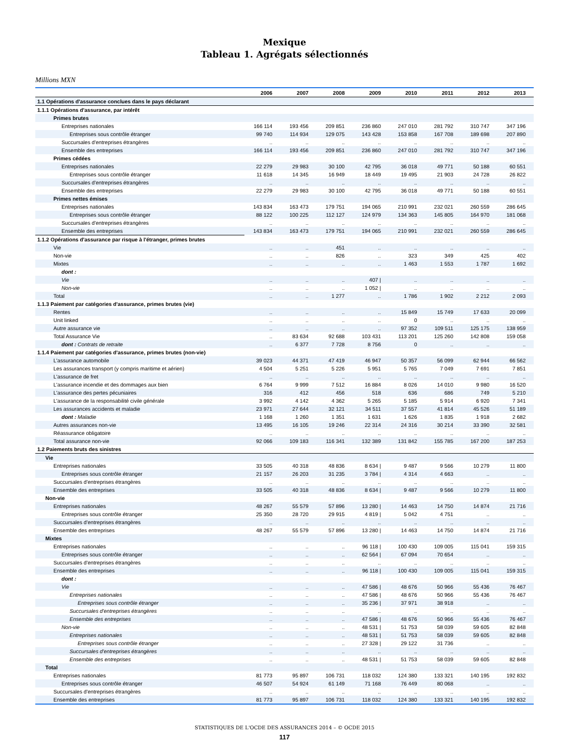Mexique
Tableau 1. Agrégats sélectionnés
Millions MXN
| | 2006 | 2007 | 2008 | 2009 | 2010 | 2011 | 2012 | 2013 |
| --- | --- | --- | --- | --- | --- | --- | --- | --- |
| 1.1 Opérations d'assurance conclues dans le pays déclarant | | | | | | | | |
| 1.1.1 Opérations d'assurance, par intérêt | | | | | | | | |
| Primes brutes | | | | | | | | |
| Entreprises nationales | 166 114 | 193 456 | 209 851 | 236 860 | 247 010 | 281 792 | 310 747 | 347 196 |
| Entreprises sous contrôle étranger | 99 740 | 114 934 | 129 075 | 143 428 | 153 858 | 167 708 | 189 698 | 207 890 |
| Succursales d'entreprises étrangères | .. | .. | .. | .. | .. | .. | .. | .. |
| Ensemble des entreprises | 166 114 | 193 456 | 209 851 | 236 860 | 247 010 | 281 792 | 310 747 | 347 196 |
| Primes cédées | | | | | | | | |
| Entreprises nationales | 22 279 | 29 983 | 30 100 | 42 795 | 36 018 | 49 771 | 50 188 | 60 551 |
| Entreprises sous contrôle étranger | 11 618 | 14 345 | 16 949 | 18 449 | 19 495 | 21 903 | 24 728 | 26 822 |
| Succursales d'entreprises étrangères | .. | .. | .. | .. | .. | .. | .. | .. |
| Ensemble des entreprises | 22 279 | 29 983 | 30 100 | 42 795 | 36 018 | 49 771 | 50 188 | 60 551 |
| Primes nettes émises | | | | | | | | |
| Entreprises nationales | 143 834 | 163 473 | 179 751 | 194 065 | 210 991 | 232 021 | 260 559 | 286 645 |
| Entreprises sous contrôle étranger | 88 122 | 100 225 | 112 127 | 124 979 | 134 363 | 145 805 | 164 970 | 181 068 |
| Succursales d'entreprises étrangères | .. | .. | .. | .. | .. | .. | .. | .. |
| Ensemble des entreprises | 143 834 | 163 473 | 179 751 | 194 065 | 210 991 | 232 021 | 260 559 | 286 645 |
| 1.1.2 Opérations d'assurance par risque à l'étranger, primes brutes | | | | | | | | |
| Vie | .. | .. | 451 | .. | .. | .. | .. | .. |
| Non-vie | .. | .. | 826 | .. | 323 | 349 | 425 | 402 |
| Mixtes | .. | .. | .. | .. | 1 463 | 1 553 | 1 787 | 1 692 |
| dont : | | | | | | | | |
| Vie | .. | .. | .. | 407 / | .. | .. | .. | .. |
| Non-vie | .. | .. | .. | 1 052 / | .. | .. | .. | .. |
| Total | .. | .. | 1 277 | .. | 1 786 | 1 902 | 2 212 | 2 093 |
| 1.1.3 Paiement par catégories d'assurance, primes brutes (vie) | | | | | | | | |
| Rentes | .. | .. | .. | .. | 15 849 | 15 749 | 17 633 | 20 099 |
| Unit linked | .. | .. | .. | .. | 0 | .. | .. | .. |
| Autre assurance vie | .. | .. | .. | .. | 97 352 | 109 511 | 125 175 | 138 959 |
| Total Assurance Vie | .. | 83 634 | 92 688 | 103 431 | 113 201 | 125 260 | 142 808 | 159 058 |
| dont : Contrats de retraite | .. | 6 377 | 7 728 | 8 756 | 0 | .. | .. | .. |
| 1.1.4 Paiement par catégories d'assurance, primes brutes (non-vie) | | | | | | | | |
| L'assurance automobile | 39 023 | 44 371 | 47 419 | 46 947 | 50 357 | 56 099 | 62 944 | 66 562 |
| Les assurances transport (y compris maritime et aérien) | 4 504 | 5 251 | 5 226 | 5 951 | 5 765 | 7 049 | 7 691 | 7 851 |
| L'assurance de fret | .. | .. | .. | .. | .. | .. | .. | .. |
| L'assurance incendie et des dommages aux bien | 6 764 | 9 999 | 7 512 | 16 884 | 8 026 | 14 010 | 9 980 | 16 520 |
| L'assurance des pertes pécuniaires | 316 | 412 | 456 | 518 | 636 | 686 | 749 | 5 210 |
| L'assurance de la responsabilité civile générale | 3 992 | 4 142 | 4 362 | 5 265 | 5 185 | 5 914 | 6 920 | 7 341 |
| Les assurances accidents et maladie | 23 971 | 27 644 | 32 121 | 34 511 | 37 557 | 41 814 | 45 526 | 51 189 |
| dont : Maladie | 1 168 | 1 260 | 1 351 | 1 631 | 1 626 | 1 835 | 1 918 | 2 682 |
| Autres assurances non-vie | 13 495 | 16 105 | 19 246 | 22 314 | 24 316 | 30 214 | 33 390 | 32 581 |
| Réassurance obligatoire | .. | .. | .. | .. | .. | .. | .. | .. |
| Total assurance non-vie | 92 066 | 109 183 | 116 341 | 132 389 | 131 842 | 155 785 | 167 200 | 187 253 |
| 1.2 Paiements bruts des sinistres | | | | | | | | |
| Vie | | | | | | | | |
| Entreprises nationales | 33 505 | 40 318 | 48 836 | 8 634 / | 9 487 | 9 566 | 10 279 | 11 800 |
| Entreprises sous contrôle étranger | 21 157 | 26 203 | 31 235 | 3 784 / | 4 314 | 4 663 | .. | .. |
| Succursales d'entreprises étrangères | .. | .. | .. | .. | .. | .. | .. | .. |
| Ensemble des entreprises | 33 505 | 40 318 | 48 836 | 8 634 / | 9 487 | 9 566 | 10 279 | 11 800 |
| Non-vie | | | | | | | | |
| Entreprises nationales | 48 267 | 55 579 | 57 896 | 13 280 / | 14 463 | 14 750 | 14 874 | 21 716 |
| Entreprises sous contrôle étranger | 25 350 | 28 720 | 29 915 | 4 819 / | 5 042 | 4 751 | .. | .. |
| Succursales d'entreprises étrangères | .. | .. | .. | .. | .. | .. | .. | .. |
| Ensemble des entreprises | 48 267 | 55 579 | 57 896 | 13 280 / | 14 463 | 14 750 | 14 874 | 21 716 |
| Mixtes | | | | | | | | |
| Entreprises nationales | .. | .. | .. | 96 118 / | 100 430 | 109 005 | 115 041 | 159 315 |
| Entreprises sous contrôle étranger | .. | .. | .. | 62 564 / | 67 094 | 70 654 | .. | .. |
| Succursales d'entreprises étrangères | .. | .. | .. | .. | .. | .. | .. | .. |
| Ensemble des entreprises | .. | .. | .. | 96 118 / | 100 430 | 109 005 | 115 041 | 159 315 |
| dont : | | | | | | | | |
| Vie | .. | .. | .. | 47 586 / | 48 676 | 50 966 | 55 436 | 76 467 |
| Entreprises nationales | .. | .. | .. | 47 586 / | 48 676 | 50 966 | 55 436 | 76 467 |
| Entreprises sous contrôle étranger | .. | .. | .. | 35 236 / | 37 971 | 38 918 | .. | .. |
| Succursales d'entreprises étrangères | .. | .. | .. | .. | .. | .. | .. | .. |
| Ensemble des entreprises | .. | .. | .. | 47 586 / | 48 676 | 50 966 | 55 436 | 76 467 |
| Non-vie | .. | .. | .. | 48 531 / | 51 753 | 58 039 | 59 605 | 82 848 |
| Entreprises nationales | .. | .. | .. | 48 531 / | 51 753 | 58 039 | 59 605 | 82 848 |
| Entreprises sous contrôle étranger | .. | .. | .. | 27 328 / | 29 122 | 31 736 | .. | .. |
| Succursales d'entreprises étrangères | .. | .. | .. | .. | .. | .. | .. | .. |
| Ensemble des entreprises | .. | .. | .. | 48 531 / | 51 753 | 58 039 | 59 605 | 82 848 |
| Total | | | | | | | | |
| Entreprises nationales | 81 773 | 95 897 | 106 731 | 118 032 | 124 380 | 133 321 | 140 195 | 192 832 |
| Entreprises sous contrôle étranger | 46 507 | 54 924 | 61 149 | 71 168 | 76 449 | 80 068 | .. | .. |
| Succursales d'entreprises étrangères | .. | .. | .. | .. | .. | .. | .. | .. |
| Ensemble des entreprises | 81 773 | 95 897 | 106 731 | 118 032 | 124 380 | 133 321 | 140 195 | 192 832 |
STATISTIQUES DE L'OCDE DES ASSURANCES 2014 – © OCDE 2015
117